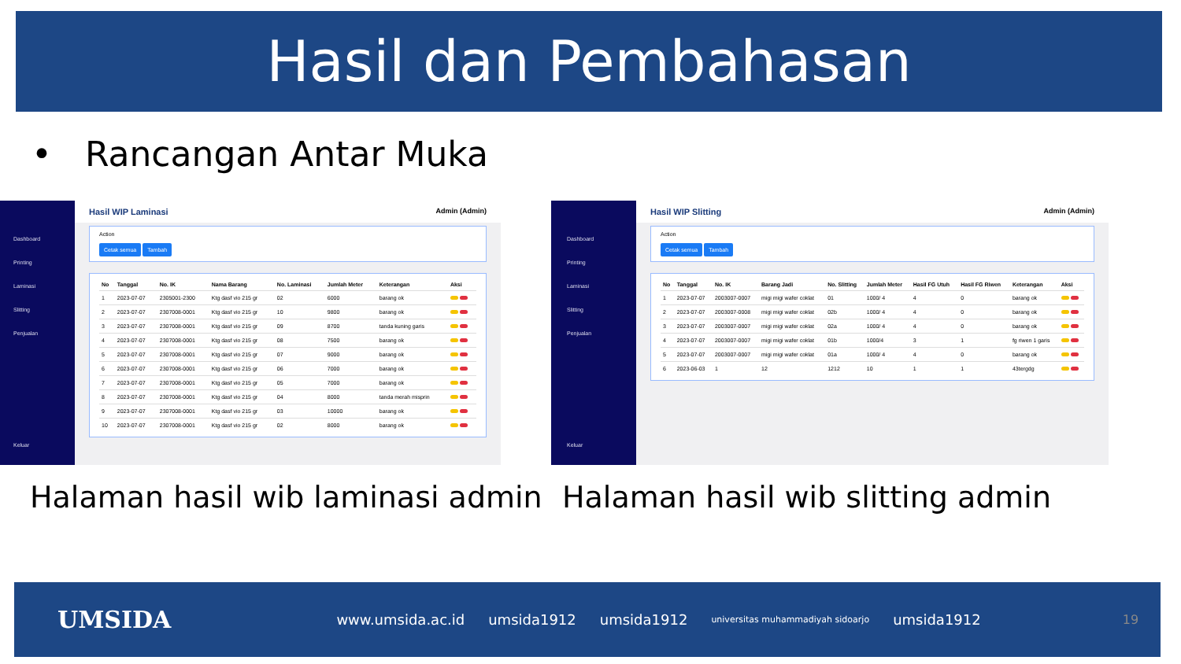Hasil dan Pembahasan
• Rancangan Antar Muka
Dashboard
Printing
Laminasi
Slitting
Penjualan
Keluar
Hasil WIP Laminasi Admin (Admin)
Action
Cetak semua Tambah
| No | Tanggal | No. IK | Nama Barang | No. Laminasi | Jumlah Meter | Keterangan | Aksi |
| --- | --- | --- | --- | --- | --- | --- | --- |
| 1 | 2023-07-07 | 2305001-2300 | Ktg dasf vio 215 gr | 02 | 6000 | barang ok | |
| 2 | 2023-07-07 | 2307008-0001 | Ktg dasf vio 215 gr | 10 | 9800 | barang ok | |
| 3 | 2023-07-07 | 2307008-0001 | Ktg dasf vio 215 gr | 09 | 8700 | tanda kuning garis | |
| 4 | 2023-07-07 | 2307008-0001 | Ktg dasf vio 215 gr | 08 | 7500 | barang ok | |
| 5 | 2023-07-07 | 2307008-0001 | Ktg dasf vio 215 gr | 07 | 9000 | barang ok | |
| 6 | 2023-07-07 | 2307008-0001 | Ktg dasf vio 215 gr | 06 | 7000 | barang ok | |
| 7 | 2023-07-07 | 2307008-0001 | Ktg dasf vio 215 gr | 05 | 7000 | barang ok | |
| 8 | 2023-07-07 | 2307008-0001 | Ktg dasf vio 215 gr | 04 | 8000 | tanda merah misprin | |
| 9 | 2023-07-07 | 2307008-0001 | Ktg dasf vio 215 gr | 03 | 10000 | barang ok | |
| 10 | 2023-07-07 | 2307008-0001 | Ktg dasf vio 215 gr | 02 | 8000 | barang ok | |
Dashboard
Printing
Laminasi
Slitting
Penjualan
Keluar
Hasil WIP Slitting Admin (Admin)
Action
Cetak semua Tambah
| No | Tanggal | No. IK | Barang Jadi | No. Slitting | Jumlah Meter | Hasil FG Utuh | Hasil FG Riwen | Keterangan | Aksi |
| --- | --- | --- | --- | --- | --- | --- | --- | --- | --- |
| 1 | 2023-07-07 | 2003007-0007 | migi migi wafer coklat | 01 | 1000/ 4 | 4 | 0 | barang ok | |
| 2 | 2023-07-07 | 2003007-0008 | migi migi wafer coklat | 02b | 1000/ 4 | 4 | 0 | barang ok | |
| 3 | 2023-07-07 | 2003007-0007 | migi migi wafer coklat | 02a | 1000/ 4 | 4 | 0 | barang ok | |
| 4 | 2023-07-07 | 2003007-0007 | migi migi wafer coklat | 01b | 1000/4 | 3 | 1 | fg riwen 1 garis | |
| 5 | 2023-07-07 | 2003007-0007 | migi migi wafer coklat | 01a | 1000/ 4 | 4 | 0 | barang ok | |
| 6 | 2023-06-03 | 1 | 12 | 1212 | 10 | 1 | 1 | 43tergdg | |
Halaman hasil wib laminasi admin
Halaman hasil wib slitting admin
UMSIDA www.umsida.ac.id umsida1912 umsida1912 universitas muhammadiyah sidoarjo umsida1912 19